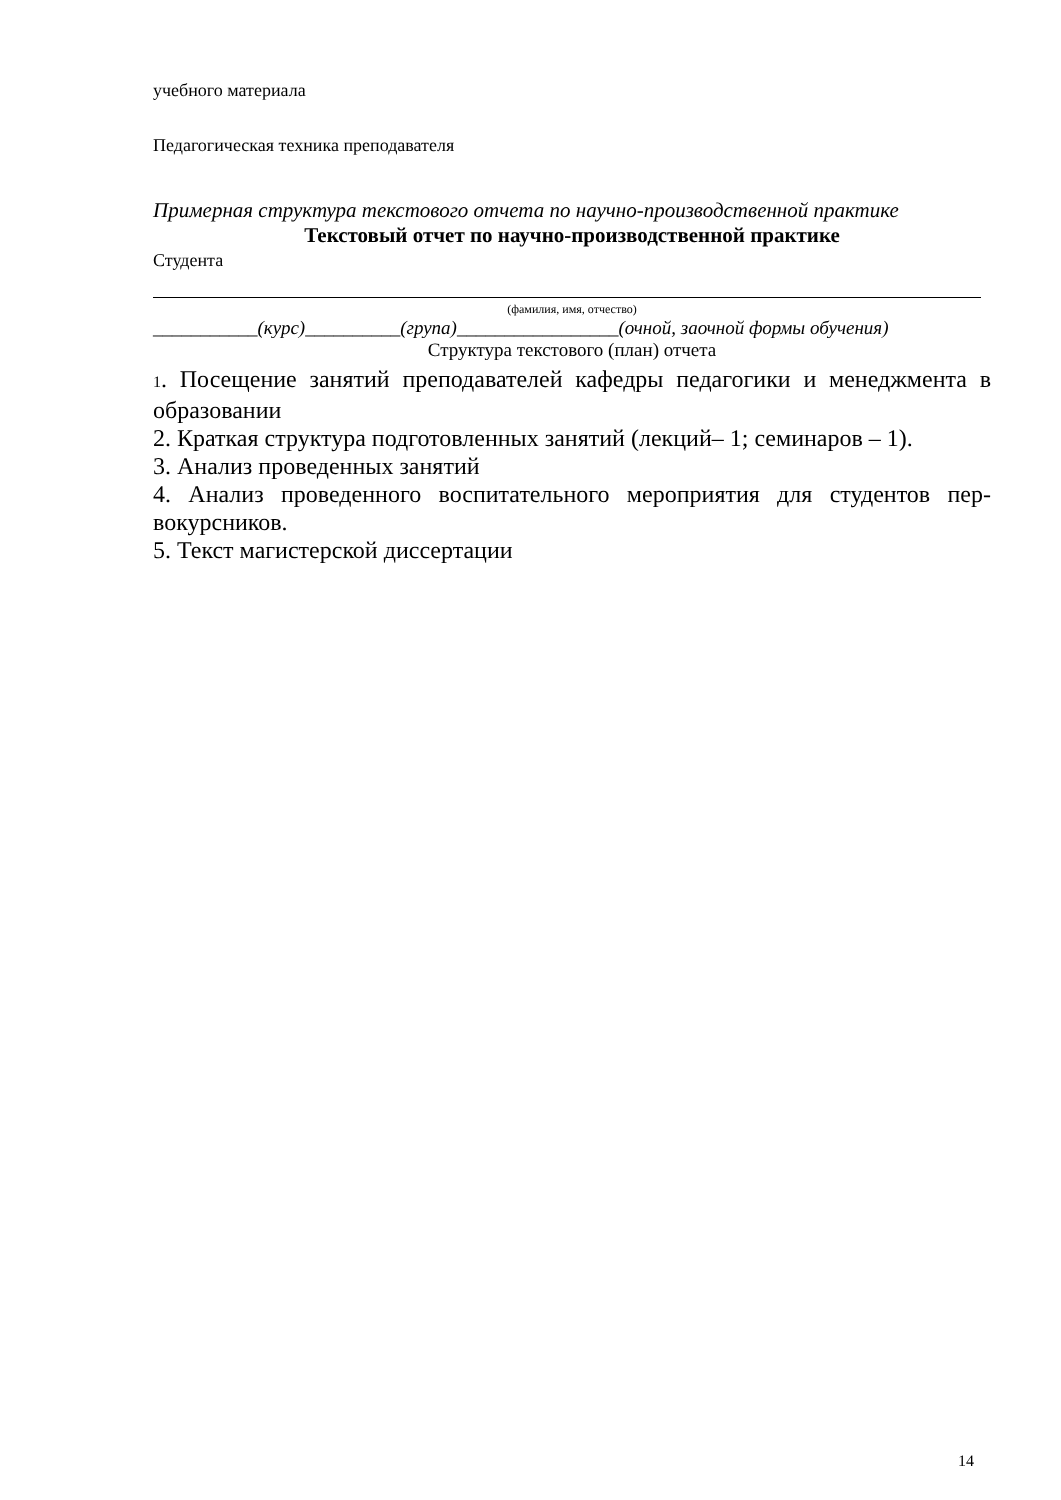учебного материала
Педагогическая техника преподавателя
Примерная структура текстового отчета по научно-производственной практике
Текстовый отчет по научно-производственной практике
Студента
(фамилия, имя, отчество)
___________(курс)__________(група)_________________(очной, заочной формы обучения)
Структура текстового (план) отчета
1. Посещение занятий преподавателей кафедры педагогики и менеджмента в образовании
2. Краткая структура подготовленных занятий (лекций– 1; семинаров – 1).
3. Анализ проведенных занятий
4. Анализ проведенного воспитательного мероприятия для студентов пер-вокурсников.
5. Текст магистерской диссертации
14